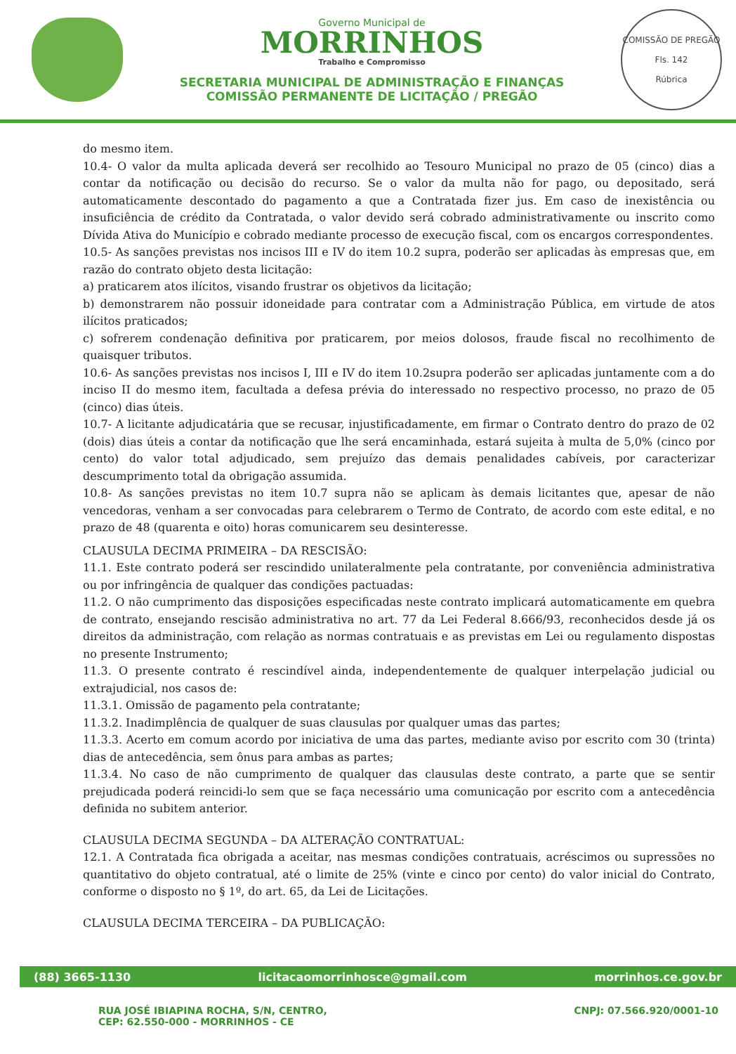Governo Municipal de
MORRINHOS
Trabalho e Compromisso
SECRETARIA MUNICIPAL DE ADMINISTRAÇÃO E FINANÇAS
COMISSÃO PERMANENTE DE LICITAÇÃO / PREGÃO
COMISSÃO DE PREGÃO
Fls. 142
Rúbrica
do mesmo item.
10.4- O valor da multa aplicada deverá ser recolhido ao Tesouro Municipal no prazo de 05 (cinco) dias a contar da notificação ou decisão do recurso. Se o valor da multa não for pago, ou depositado, será automaticamente descontado do pagamento a que a Contratada fizer jus. Em caso de inexistência ou insuficiência de crédito da Contratada, o valor devido será cobrado administrativamente ou inscrito como Dívida Ativa do Município e cobrado mediante processo de execução fiscal, com os encargos correspondentes.
10.5- As sanções previstas nos incisos III e IV do item 10.2 supra, poderão ser aplicadas às empresas que, em razão do contrato objeto desta licitação:
a) praticarem atos ilícitos, visando frustrar os objetivos da licitação;
b) demonstrarem não possuir idoneidade para contratar com a Administração Pública, em virtude de atos ilícitos praticados;
c) sofrerem condenação definitiva por praticarem, por meios dolosos, fraude fiscal no recolhimento de quaisquer tributos.
10.6- As sanções previstas nos incisos I, III e IV do item 10.2supra poderão ser aplicadas juntamente com a do inciso II do mesmo item, facultada a defesa prévia do interessado no respectivo processo, no prazo de 05 (cinco) dias úteis.
10.7- A licitante adjudicatária que se recusar, injustificadamente, em firmar o Contrato dentro do prazo de 02 (dois) dias úteis a contar da notificação que lhe será encaminhada, estará sujeita à multa de 5,0% (cinco por cento) do valor total adjudicado, sem prejuízo das demais penalidades cabíveis, por caracterizar descumprimento total da obrigação assumida.
10.8- As sanções previstas no item 10.7 supra não se aplicam às demais licitantes que, apesar de não vencedoras, venham a ser convocadas para celebrarem o Termo de Contrato, de acordo com este edital, e no prazo de 48 (quarenta e oito) horas comunicarem seu desinteresse.
CLAUSULA DECIMA PRIMEIRA – DA RESCISÃO:
11.1. Este contrato poderá ser rescindido unilateralmente pela contratante, por conveniência administrativa ou por infringência de qualquer das condições pactuadas:
11.2. O não cumprimento das disposições especificadas neste contrato implicará automaticamente em quebra de contrato, ensejando rescisão administrativa no art. 77 da Lei Federal 8.666/93, reconhecidos desde já os direitos da administração, com relação as normas contratuais e as previstas em Lei ou regulamento dispostas no presente Instrumento;
11.3. O presente contrato é rescindível ainda, independentemente de qualquer interpelação judicial ou extrajudicial, nos casos de:
11.3.1. Omissão de pagamento pela contratante;
11.3.2. Inadimplência de qualquer de suas clausulas por qualquer umas das partes;
11.3.3. Acerto em comum acordo por iniciativa de uma das partes, mediante aviso por escrito com 30 (trinta) dias de antecedência, sem ônus para ambas as partes;
11.3.4. No caso de não cumprimento de qualquer das clausulas deste contrato, a parte que se sentir prejudicada poderá reincidi-lo sem que se faça necessário uma comunicação por escrito com a antecedência definida no subitem anterior.
CLAUSULA DECIMA SEGUNDA – DA ALTERAÇÃO CONTRATUAL:
12.1. A Contratada fica obrigada a aceitar, nas mesmas condições contratuais, acréscimos ou supressões no quantitativo do objeto contratual, até o limite de 25% (vinte e cinco por cento) do valor inicial do Contrato, conforme o disposto no § 1º, do art. 65, da Lei de Licitações.
CLAUSULA DECIMA TERCEIRA – DA PUBLICAÇÃO:
(88) 3665-1130 licitacaomorrinhosce@gmail.com morrinhos.ce.gov.br
RUA JOSÉ IBIAPINA ROCHA, S/N, CENTRO,
CEP: 62.550-000 - MORRINHOS - CE CNPJ: 07.566.920/0001-10